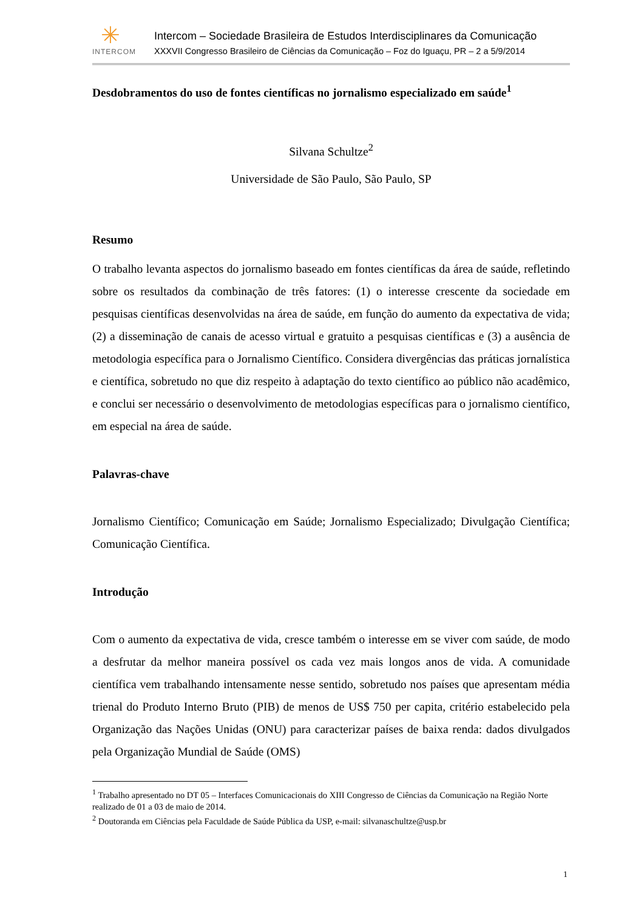✳
INTERCOM
Intercom – Sociedade Brasileira de Estudos Interdisciplinares da Comunicação
XXXVII Congresso Brasileiro de Ciências da Comunicação – Foz do Iguaçu, PR – 2 a 5/9/2014
Desdobramentos do uso de fontes científicas no jornalismo especializado em saúde<sup>1</sup>
Silvana Schultze<sup>2</sup>
Universidade de São Paulo, São Paulo, SP
Resumo
O trabalho levanta aspectos do jornalismo baseado em fontes científicas da área de saúde, refletindo sobre os resultados da combinação de três fatores: (1) o interesse crescente da sociedade em pesquisas científicas desenvolvidas na área de saúde, em função do aumento da expectativa de vida; (2) a disseminação de canais de acesso virtual e gratuito a pesquisas científicas e (3) a ausência de metodologia específica para o Jornalismo Científico. Considera divergências das práticas jornalística e científica, sobretudo no que diz respeito à adaptação do texto científico ao público não acadêmico, e conclui ser necessário o desenvolvimento de metodologias específicas para o jornalismo científico, em especial na área de saúde.
Palavras-chave
Jornalismo Científico; Comunicação em Saúde; Jornalismo Especializado; Divulgação Científica; Comunicação Científica.
Introdução
Com o aumento da expectativa de vida, cresce também o interesse em se viver com saúde, de modo a desfrutar da melhor maneira possível os cada vez mais longos anos de vida. A comunidade científica vem trabalhando intensamente nesse sentido, sobretudo nos países que apresentam média trienal do Produto Interno Bruto (PIB) de menos de US$ 750 per capita, critério estabelecido pela Organização das Nações Unidas (ONU) para caracterizar países de baixa renda: dados divulgados pela Organização Mundial de Saúde (OMS)
<sup>1</sup> Trabalho apresentado no DT 05 – Interfaces Comunicacionais do XIII Congresso de Ciências da Comunicação na Região Norte realizado de 01 a 03 de maio de 2014.
<sup>2</sup> Doutoranda em Ciências pela Faculdade de Saúde Pública da USP, e-mail: silvanaschultze@usp.br
1